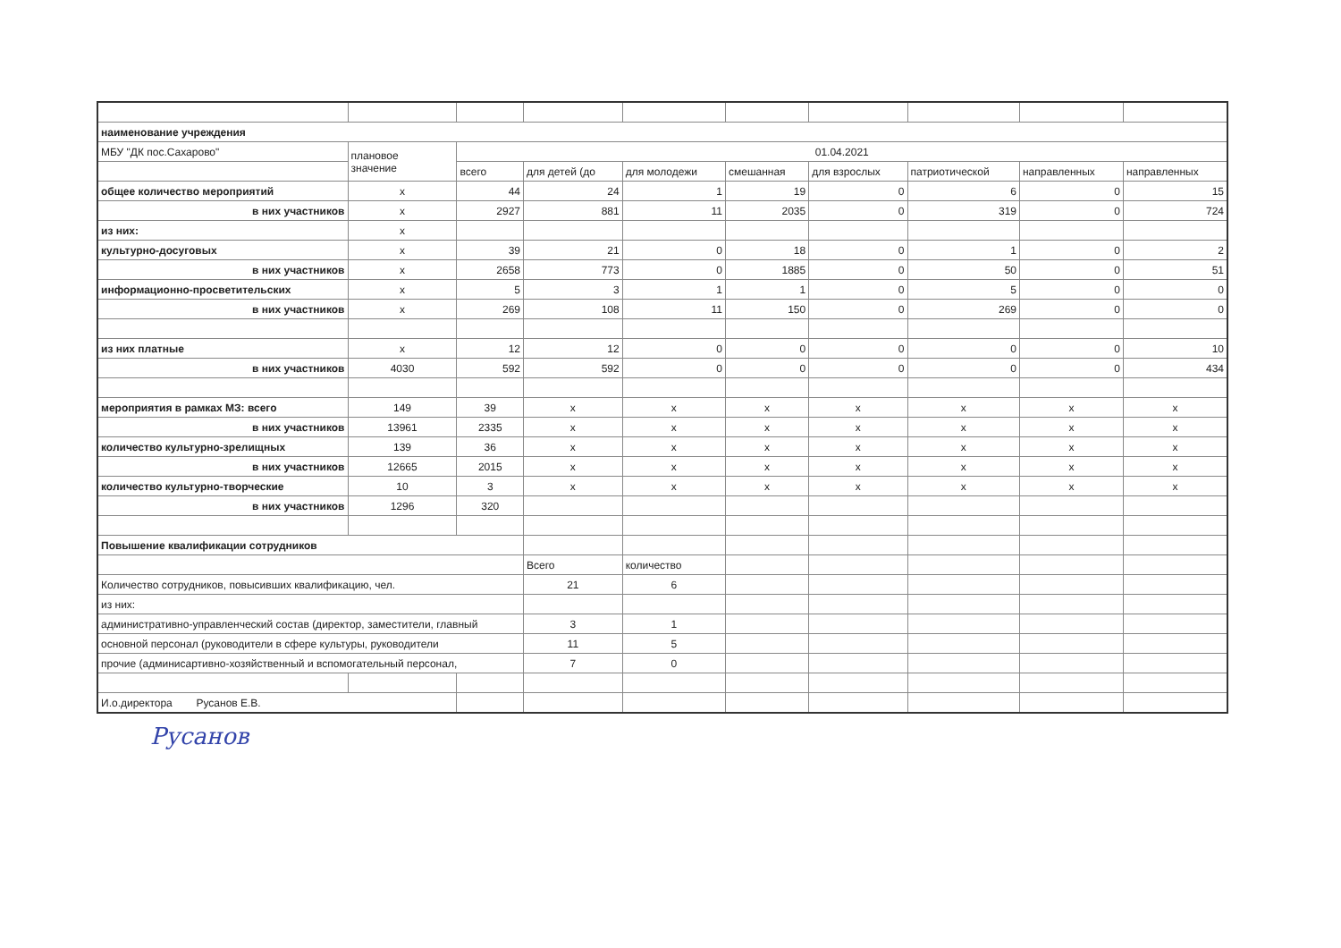| наименование учреждения | | | | | | | | | |
| МБУ "ДК пос.Сахарово" | плановое значение | 01.04.2021 | | | | | | | |
| | | всего | для детей (до | для молодежи | смешанная | для взрослых | патриотической | направленных | направленных |
| общее количество мероприятий | x | 44 | 24 | 1 | 19 | 0 | 6 | 0 | 15 |
| в них участников | x | 2927 | 881 | 11 | 2035 | 0 | 319 | 0 | 724 |
| из них: | x | | | | | | | | |
| культурно-досуговых | x | 39 | 21 | 0 | 18 | 0 | 1 | 0 | 2 |
| в них участников | x | 2658 | 773 | 0 | 1885 | 0 | 50 | 0 | 51 |
| информационно-просветительских | x | 5 | 3 | 1 | 1 | 0 | 5 | 0 | 0 |
| в них участников | x | 269 | 108 | 11 | 150 | 0 | 269 | 0 | 0 |
| из них платные | x | 12 | 12 | 0 | 0 | 0 | 0 | 0 | 10 |
| в них участников | 4030 | 592 | 592 | 0 | 0 | 0 | 0 | 0 | 434 |
| мероприятия в рамках МЗ: всего | 149 | 39 | x | x | x | x | x | x | x |
| в них участников | 13961 | 2335 | x | x | x | x | x | x | x |
| количество культурно-зрелищных | 139 | 36 | x | x | x | x | x | x | x |
| в них участников | 12665 | 2015 | x | x | x | x | x | x | x |
| количество культурно-творческие | 10 | 3 | x | x | x | x | x | x | x |
| в них участников | 1296 | 320 | | | | | | | |
| Повышение квалификации сотрудников | | | | | | | | | |
| | | | Всего | количество | | | | | |
| Количество сотрудников, повысивших квалификацию, чел. | | | 21 | 6 | | | | | |
| из них: | | | | | | | | | |
| административно-управленческий состав (директор, заместители, главный | | | 3 | 1 | | | | | |
| основной персонал (руководители в сфере культуры, руководители | | | 11 | 5 | | | | | |
| прочие (админисартивно-хозяйственный и вспомогательный персонал, | | | 7 | 0 | | | | | |
| И.о.директора Русанов Е.В. | | | | | | | | | |
Русанов